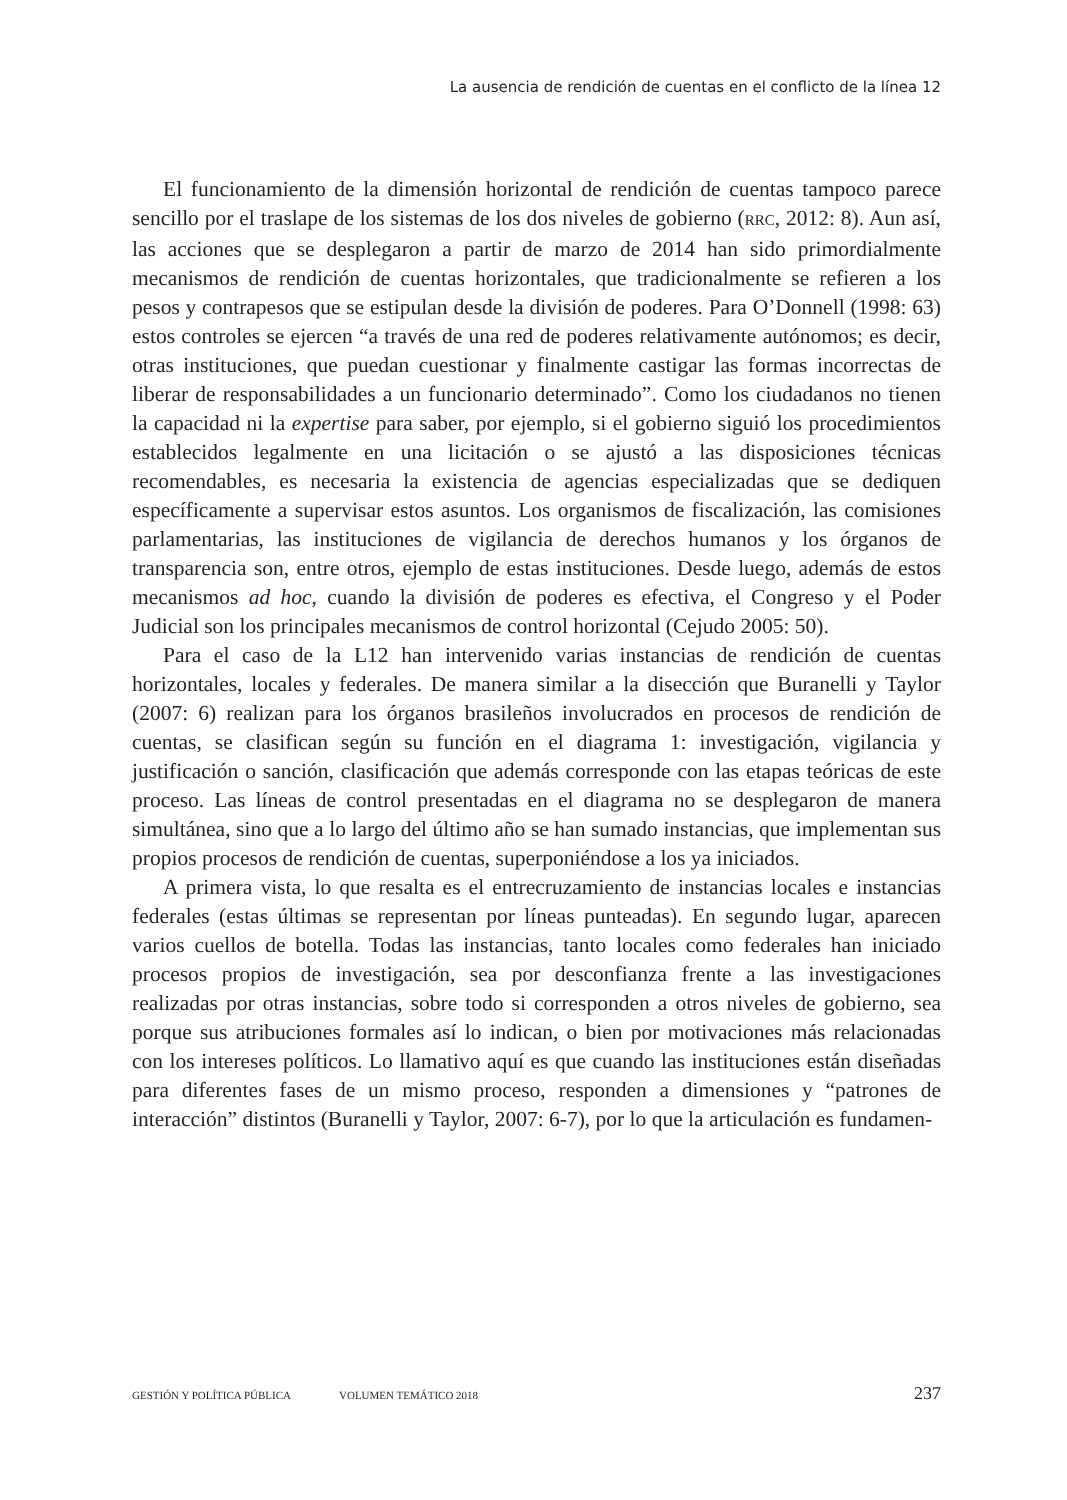La ausencia de rendición de cuentas en el conflicto de la línea 12
El funcionamiento de la dimensión horizontal de rendición de cuentas tampoco parece sencillo por el traslape de los sistemas de los dos niveles de gobierno (RRC, 2012: 8). Aun así, las acciones que se desplegaron a partir de marzo de 2014 han sido primordialmente mecanismos de rendición de cuentas horizontales, que tradicionalmente se refieren a los pesos y contrapesos que se estipulan desde la división de poderes. Para O’Donnell (1998: 63) estos controles se ejercen “a través de una red de poderes relativamente autónomos; es decir, otras instituciones, que puedan cuestionar y finalmente castigar las formas incorrectas de liberar de responsabilidades a un funcionario determinado”. Como los ciudadanos no tienen la capacidad ni la expertise para saber, por ejemplo, si el gobierno siguió los procedimientos establecidos legalmente en una licitación o se ajustó a las disposiciones técnicas recomendables, es necesaria la existencia de agencias especializadas que se dediquen específicamente a supervisar estos asuntos. Los organismos de fiscalización, las comisiones parlamentarias, las instituciones de vigilancia de derechos humanos y los órganos de transparencia son, entre otros, ejemplo de estas instituciones. Desde luego, además de estos mecanismos ad hoc, cuando la división de poderes es efectiva, el Congreso y el Poder Judicial son los principales mecanismos de control horizontal (Cejudo 2005: 50).
Para el caso de la L12 han intervenido varias instancias de rendición de cuentas horizontales, locales y federales. De manera similar a la disección que Buranelli y Taylor (2007: 6) realizan para los órganos brasileños involucrados en procesos de rendición de cuentas, se clasifican según su función en el diagrama 1: investigación, vigilancia y justificación o sanción, clasificación que además corresponde con las etapas teóricas de este proceso. Las líneas de control presentadas en el diagrama no se desplegaron de manera simultánea, sino que a lo largo del último año se han sumado instancias, que implementan sus propios procesos de rendición de cuentas, superponiéndose a los ya iniciados.
A primera vista, lo que resalta es el entrecruzamiento de instancias locales e instancias federales (estas últimas se representan por líneas punteadas). En segundo lugar, aparecen varios cuellos de botella. Todas las instancias, tanto locales como federales han iniciado procesos propios de investigación, sea por desconfianza frente a las investigaciones realizadas por otras instancias, sobre todo si corresponden a otros niveles de gobierno, sea porque sus atribuciones formales así lo indican, o bien por motivaciones más relacionadas con los intereses políticos. Lo llamativo aquí es que cuando las instituciones están diseñadas para diferentes fases de un mismo proceso, responden a dimensiones y “patrones de interacción” distintos (Buranelli y Taylor, 2007: 6-7), por lo que la articulación es fundamen-
GESTIÓN Y POLÍTICA PÚBLICA VOLUMEN TEMÁTICO 2018 237